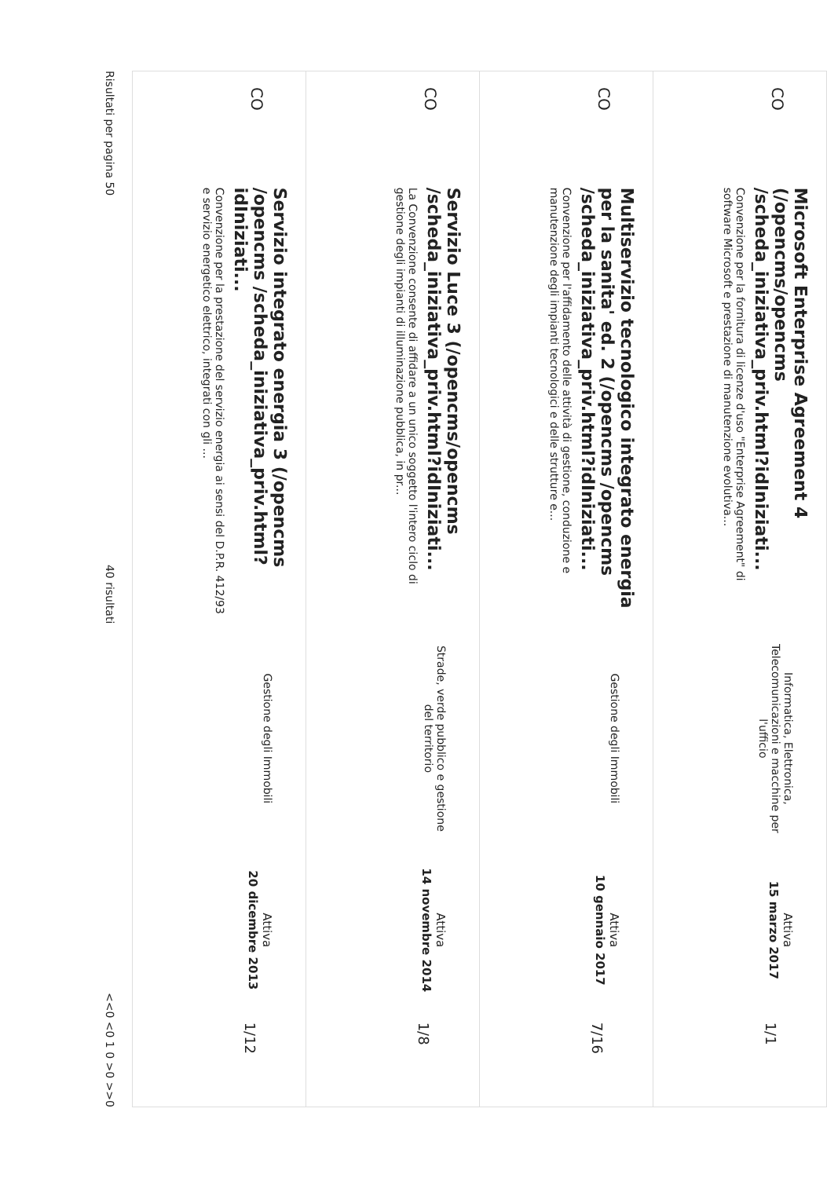CO
Microsoft Enterprise Agreement 4 (/opencms/opencms /scheda_iniziativa_priv.html?idIniziati...
Convenzione per la fornitura di licenze d'uso "Enterprise Agreement" di software Microsoft e prestazione di manutenzione evolutiva...
Informatica, Elettronica, Telecomunicazioni e macchine per l'ufficio
Attiva
15 marzo 2017
1/1
CO
Multiservizio tecnologico integrato energia per la sanita' ed. 2 (/opencms /opencms /scheda_iniziativa_priv.html?idIniziati...
Convenzione per l'affidamento delle attività di gestione, conduzione e manutenzione degli impianti tecnologici e delle strutture e...
Gestione degli Immobili
Attiva
10 gennaio 2017
7/16
CO
Servizio Luce 3 (/opencms/opencms /scheda_iniziativa_priv.html?idIniziati...
La Convenzione consente di affidare a un unico soggetto l'intero ciclo di gestione degli impianti di illuminazione pubblica, in pr...
Strade, verde pubblico e gestione del territorio
Attiva
14 novembre 2014
1/8
CO
Servizio integrato energia 3 (/opencms /opencms /scheda_iniziativa_priv.html?idIniziati...
Convenzione per la prestazione del servizio energia ai sensi del D.P.R. 412/93 e servizio energetico elettrico, integrati con gli ...
Gestione degli Immobili
Attiva
20 dicembre 2013
1/12
Risultati per pagina 50 40 risultati <<0 <0 1 0 >0 >>0